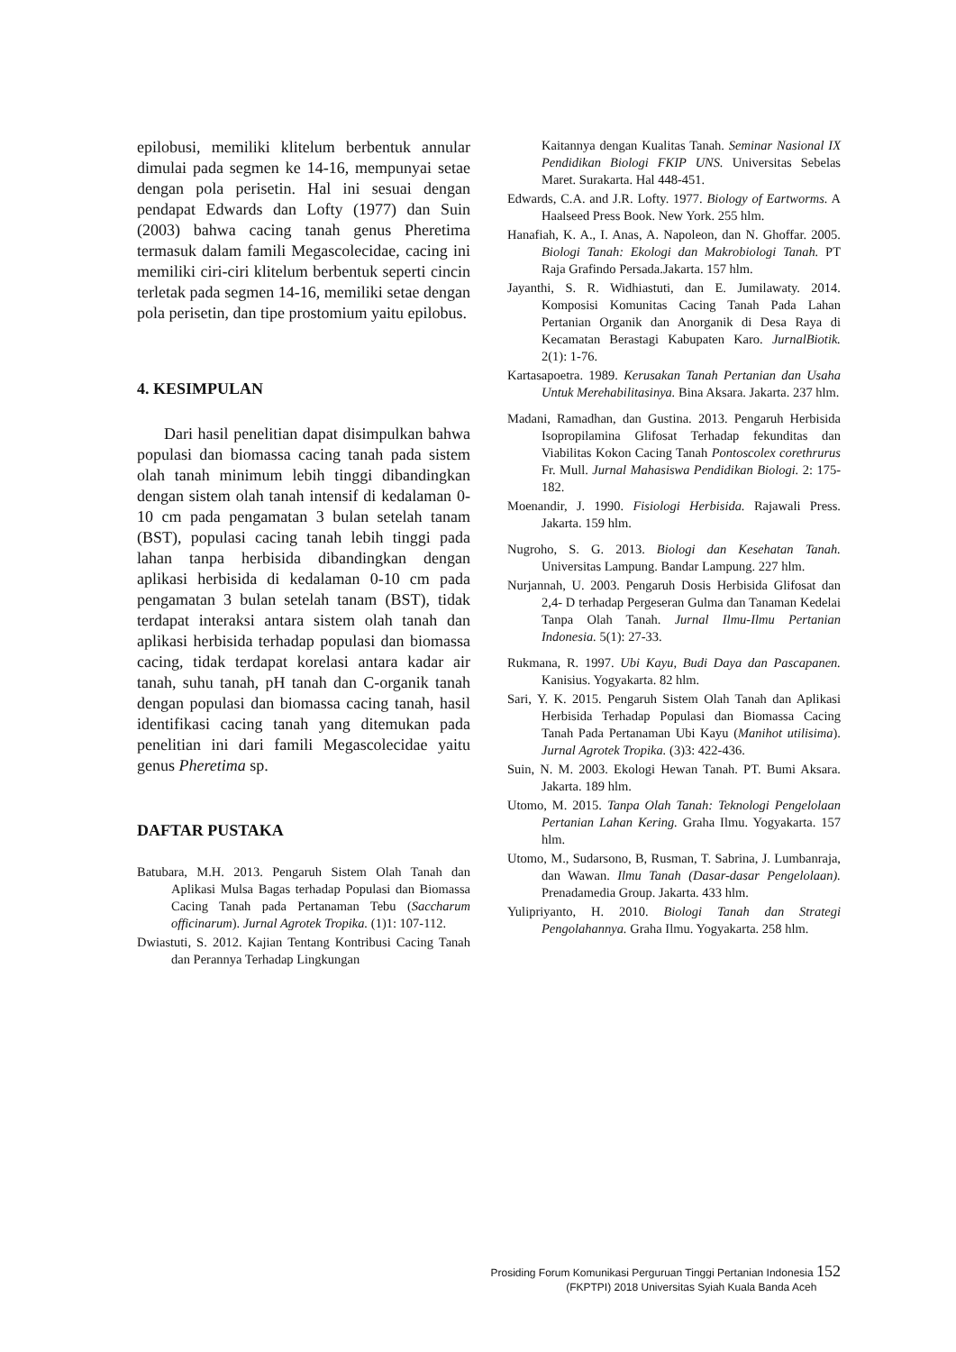epilobusi, memiliki klitelum berbentuk annular dimulai pada segmen ke 14-16, mempunyai setae dengan pola perisetin. Hal ini sesuai dengan pendapat Edwards dan Lofty (1977) dan Suin (2003) bahwa cacing tanah genus Pheretima termasuk dalam famili Megascolecidae, cacing ini memiliki ciri-ciri klitelum berbentuk seperti cincin terletak pada segmen 14-16, memiliki setae dengan pola perisetin, dan tipe prostomium yaitu epilobus.
4. KESIMPULAN
Dari hasil penelitian dapat disimpulkan bahwa populasi dan biomassa cacing tanah pada sistem olah tanah minimum lebih tinggi dibandingkan dengan sistem olah tanah intensif di kedalaman 0-10 cm pada pengamatan 3 bulan setelah tanam (BST), populasi cacing tanah lebih tinggi pada lahan tanpa herbisida dibandingkan dengan aplikasi herbisida di kedalaman 0-10 cm pada pengamatan 3 bulan setelah tanam (BST), tidak terdapat interaksi antara sistem olah tanah dan aplikasi herbisida terhadap populasi dan biomassa cacing, tidak terdapat korelasi antara kadar air tanah, suhu tanah, pH tanah dan C-organik tanah dengan populasi dan biomassa cacing tanah, hasil identifikasi cacing tanah yang ditemukan pada penelitian ini dari famili Megascolecidae yaitu genus Pheretima sp.
DAFTAR PUSTAKA
Batubara, M.H. 2013. Pengaruh Sistem Olah Tanah dan Aplikasi Mulsa Bagas terhadap Populasi dan Biomassa Cacing Tanah pada Pertanaman Tebu (Saccharum officinarum). Jurnal Agrotek Tropika. (1)1: 107-112.
Dwiastuti, S. 2012. Kajian Tentang Kontribusi Cacing Tanah dan Perannya Terhadap Lingkungan
Kaitannya dengan Kualitas Tanah. Seminar Nasional IX Pendidikan Biologi FKIP UNS. Universitas Sebelas Maret. Surakarta. Hal 448-451.
Edwards, C.A. and J.R. Lofty. 1977. Biology of Eartworms. A Haalseed Press Book. New York. 255 hlm.
Hanafiah, K. A., I. Anas, A. Napoleon, dan N. Ghoffar. 2005. Biologi Tanah: Ekologi dan Makrobiologi Tanah. PT Raja Grafindo Persada.Jakarta. 157 hlm.
Jayanthi, S. R. Widhiastuti, dan E. Jumilawaty. 2014. Komposisi Komunitas Cacing Tanah Pada Lahan Pertanian Organik dan Anorganik di Desa Raya di Kecamatan Berastagi Kabupaten Karo. JurnalBiotik. 2(1): 1-76.
Kartasapoetra. 1989. Kerusakan Tanah Pertanian dan Usaha Untuk Merehabilitasinya. Bina Aksara. Jakarta. 237 hlm.
Madani, Ramadhan, dan Gustina. 2013. Pengaruh Herbisida Isopropilamina Glifosat Terhadap fekunditas dan Viabilitas Kokon Cacing Tanah Pontoscolex corethrurus Fr. Mull. Jurnal Mahasiswa Pendidikan Biologi. 2: 175-182.
Moenandir, J. 1990. Fisiologi Herbisida. Rajawali Press. Jakarta. 159 hlm.
Nugroho, S. G. 2013. Biologi dan Kesehatan Tanah. Universitas Lampung. Bandar Lampung. 227 hlm.
Nurjannah, U. 2003. Pengaruh Dosis Herbisida Glifosat dan 2,4- D terhadap Pergeseran Gulma dan Tanaman Kedelai Tanpa Olah Tanah. Jurnal Ilmu-Ilmu Pertanian Indonesia. 5(1): 27-33.
Rukmana, R. 1997. Ubi Kayu, Budi Daya dan Pascapanen. Kanisius. Yogyakarta. 82 hlm.
Sari, Y. K. 2015. Pengaruh Sistem Olah Tanah dan Aplikasi Herbisida Terhadap Populasi dan Biomassa Cacing Tanah Pada Pertanaman Ubi Kayu (Manihot utilisima). Jurnal Agrotek Tropika. (3)3: 422-436.
Suin, N. M. 2003. Ekologi Hewan Tanah. PT. Bumi Aksara. Jakarta. 189 hlm.
Utomo, M. 2015. Tanpa Olah Tanah: Teknologi Pengelolaan Pertanian Lahan Kering. Graha Ilmu. Yogyakarta. 157 hlm.
Utomo, M., Sudarsono, B, Rusman, T. Sabrina, J. Lumbanraja, dan Wawan. Ilmu Tanah (Dasar-dasar Pengelolaan). Prenadamedia Group. Jakarta. 433 hlm.
Yulipriyanto, H. 2010. Biologi Tanah dan Strategi Pengolahannya. Graha Ilmu. Yogyakarta. 258 hlm.
Prosiding Forum Komunikasi Perguruan Tinggi Pertanian Indonesia 152
(FKPTPI) 2018 Universitas Syiah Kuala Banda Aceh